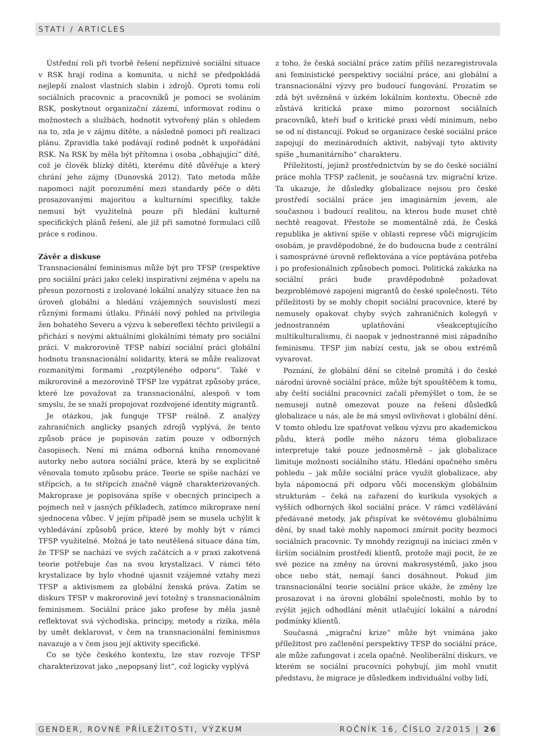STATI / ARTICLES
Ústřední roli při tvorbě řešení nepříznivé sociální situace v RSK hrají rodina a komunita, u nichž se předpokládá nejlepší znalost vlastních slabin i zdrojů. Oproti tomu rolí sociálních pracovnic a pracovníků je pomoci se svoláním RSK, poskytnout organizační zázemí, informovat rodinu o možnostech a službách, hodnotit vytvořený plán s ohledem na to, zda je v zájmu dítěte, a následně pomoci při realizaci plánu. Zpravidla také podávají rodině podnět k uspořádání RSK. Na RSK by měla být přítomna i osoba „obhajující“ dítě, což je člověk blízký dítěti, kterému dítě důvěřuje a který chrání jeho zájmy (Dunovská 2012). Tato metoda může napomoci najít porozumění mezi standardy péče o děti prosazovanými majoritou a kulturními specifiky, takže nemusí být využitelná pouze při hledání kulturně specifických plánů řešení, ale již při samotné formulaci cílů práce s rodinou.
Závěr a diskuse
Transnacionální feminismus může být pro TFSP (respektive pro sociální práci jako celek) inspirativní zejména v apelu na přesun pozornosti z izolované lokální analýzy situace žen na úroveň globální a hledání vzájemných souvislostí mezi různými formami útlaku. Přináší nový pohled na privilegia žen bohatého Severu a výzvu k sebereflexi těchto privilegií a přichází s novými aktuálními glokálními tématy pro sociální práci. V makrorovině TFSP nabízí sociální práci globální hodnotu transnacionální solidarity, která se může realizovat rozmanitými formami „rozptýleného odporu“. Také v mikrorovině a mezorovině TFSP lze vypátrat způsoby práce, které lze považovat za transnacionální, alespoň v tom smyslu, že se snaží propojovat rozdvojené identity migrantů.
Je otázkou, jak funguje TFSP reálně. Z analýzy zahraničních anglicky psaných zdrojů vyplývá, že tento způsob práce je popisován zatím pouze v odborných časopisech. Není mi známa odborná kniha renomované autorky nebo autora sociální práce, která by se explicitně věnovala tomuto způsobu práce. Teorie se spíše nachází ve střípcích, a to střípcích značně vágně charakterizovaných. Makropraxe je popisována spíše v obecných principech a pojmech než v jasných příkladech, zatímco mikropraxe není sjednocena vůbec. V jejím případě jsem se musela uchýlit k vyhledávání způsobů práce, které by mohly být v rámci TFSP využitelné. Možná je tato neutěšená situace dána tím, že TFSP se nachází ve svých začátcích a v praxi zakotvená teorie potřebuje čas na svou krystalizaci. V rámci této krystalizace by bylo vhodné ujasnit vzájemné vztahy mezi TFSP a aktivismem za globální ženská práva. Zatím se diskurs TFSP v makrorovině jeví totožný s transnacionálním feminismem. Sociální práce jako profese by měla jasně reflektovat svá východiska, principy, metody a rizika, měla by umět deklarovat, v čem na transnacionální feminismus navazuje a v čem jsou její aktivity specifické.
Co se týče českého kontextu, lze stav rozvoje TFSP charakterizovat jako „nepopsaný list“, což logicky vyplývá
z toho, že česká sociální práce zatím příliš nezaregistrovala ani feministické perspektivy sociální práce, ani globální a transnacionální výzvy pro budoucí fungování. Prozatím se zdá být uvězněná v úzkém lokálním kontextu. Obecně zde zůstává kritická praxe mimo pozornost sociálních pracovníků, kteří buď o kritické praxi vědí minimum, nebo se od ní distancují. Pokud se organizace české sociální práce zapojují do mezinárodních aktivit, nabývají tyto aktivity spíše „humanitárního“ charakteru.
Příležitostí, jejímž prostřednictvím by se do české sociální práce mohla TFSP začlenit, je současná tzv. migrační krize. Ta ukazuje, že důsledky globalizace nejsou pro české prostředí sociální práce jen imaginárním jevem, ale současnou i budoucí realitou, na kterou bude muset chtě nechtě reagovat. Přestože se momentálně zdá, že Česká republika je aktivní spíše v oblasti represe vůči migrujícím osobám, je pravděpodobné, že do budoucna bude z centrální i samosprávné úrovně reflektována a více poptávána potřeba i po profesionálních způsobech pomoci. Politická zakázka na sociální práci bude pravděpodobně požadovat bezproblémové zapojení migrantů do české společnosti. Této příležitosti by se mohly chopit sociální pracovnice, které by nemusely opakovat chyby svých zahraničních kolegyň v jednostranném uplatňování všeakceptujícího multikulturalismu, či naopak v jednostranné misi západního feminismu. TFSP jim nabízí cestu, jak se obou extrémů vyvarovat.
Poznání, že globální dění se citelně promítá i do české národní úrovně sociální práce, může být spouštěčem k tomu, aby čeští sociální pracovníci začali přemýšlet o tom, že se nemusejí nutně omezovat pouze na řešení důsledků globalizace u nás, ale že má smysl ovlivňovat i globální dění. V tomto ohledu lze spatřovat velkou výzvu pro akademickou půdu, která podle mého názoru téma globalizace interpretuje také pouze jednosměrně – jak globalizace limituje možnosti sociálního státu. Hledání opačného směru pohledu – jak může sociální práce využít globalizace, aby byla nápomocná při odporu vůči mocenským globálním strukturám – čeká na zařazení do kurikula vysokých a vyšších odborných škol sociální práce. V rámci vzdělávání předávané metody, jak přispívat ke světovému globálnímu dění, by snad také mohly napomoci zmírnit pocity bezmoci sociálních pracovnic. Ty mnohdy rezignují na iniciaci změn v širším sociálním prostředí klientů, protože mají pocit, že ze své pozice na změny na úrovni makrosystémů, jako jsou obce nebo stát, nemají šanci dosáhnout. Pokud jim transnacionální teorie sociální práce ukáže, že změny lze prosazovat i na úrovni globální společnosti, mohlo by to zvýšit jejich odhodlání měnit utlačující lokální a národní podmínky klientů.
Současná „migrační krize“ může být vnímána jako příležitost pro začlenění perspektivy TFSP do sociální práce, ale může zafungovat i zcela opačně. Neoliberální diskurs, ve kterém se sociální pracovníci pohybují, jim mohl vnutit představu, že migrace je důsledkem individuální volby lidí,
GENDER, ROVNÉ PŘÍLEŽITOSTI, VÝZKUM ROČNÍK 16, ČÍSLO 2/2015 | 26